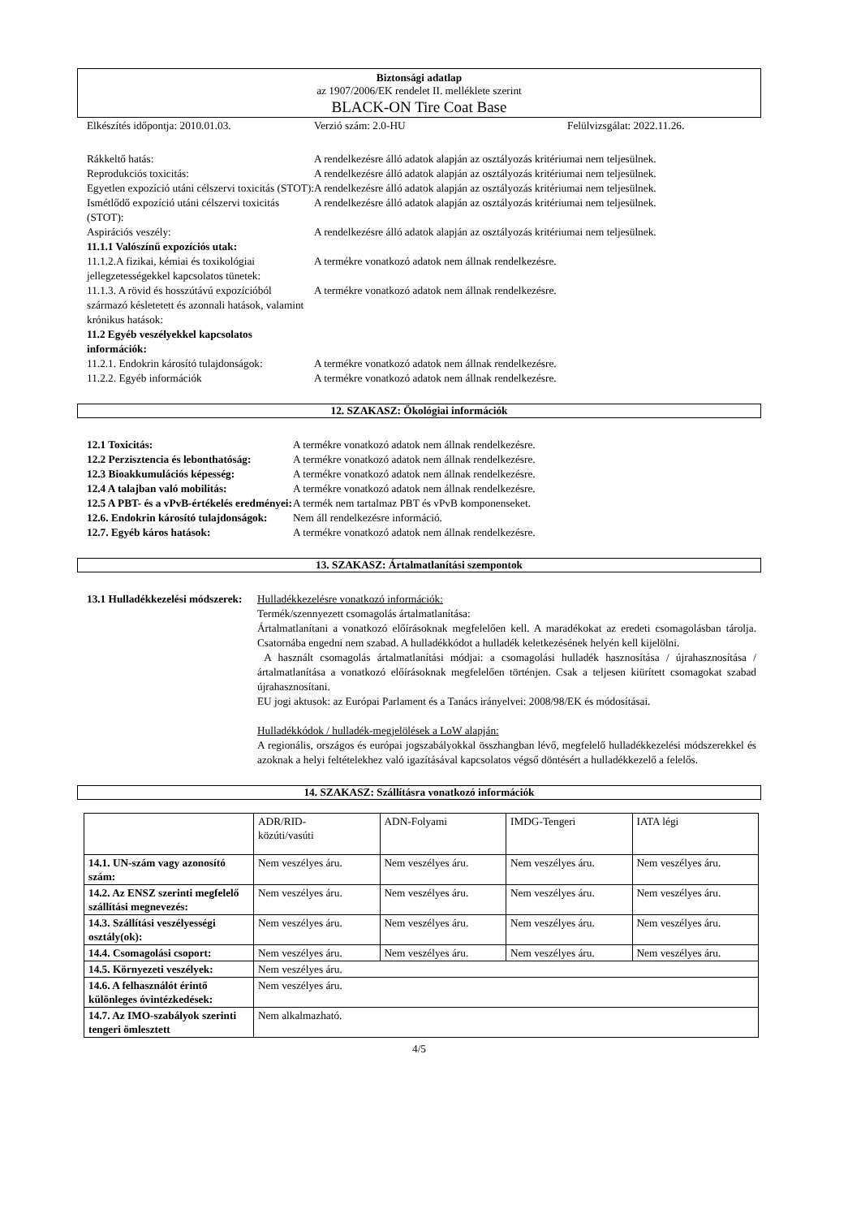Biztonsági adatlap
az 1907/2006/EK rendelet II. melléklete szerint
BLACK-ON Tire Coat Base
Elkészítés időpontja: 2010.01.03. Verzió szám: 2.0-HU Felülvizsgálat: 2022.11.26.
Rákkeltő hatás: A rendelkezésre álló adatok alapján az osztályozás kritériumai nem teljesülnek.
Reprodukciós toxicitás: A rendelkezésre álló adatok alapján az osztályozás kritériumai nem teljesülnek.
Egyetlen expozíció utáni célszervi toxicitás (STOT):
A rendelkezésre álló adatok alapján az osztályozás kritériumai nem teljesülnek.
Ismétlődő expozíció utáni célszervi toxicitás (STOT):
A rendelkezésre álló adatok alapján az osztályozás kritériumai nem teljesülnek.
Aspirációs veszély: A rendelkezésre álló adatok alapján az osztályozás kritériumai nem teljesülnek.
11.1.1 Valószínű expozíciós utak:
11.1.2.A fizikai, kémiai és toxikológiai jellegzetességekkel kapcsolatos tünetek:
A termékre vonatkozó adatok nem állnak rendelkezésre.
11.1.3. A rövid és hosszútávú expozícióból származó késletetett és azonnali hatások, valamint krónikus hatások:
A termékre vonatkozó adatok nem állnak rendelkezésre.
11.2 Egyéb veszélyekkel kapcsolatos információk:
11.2.1. Endokrin károsító tulajdonságok:
A termékre vonatkozó adatok nem állnak rendelkezésre.
11.2.2. Egyéb információk A termékre vonatkozó adatok nem állnak rendelkezésre.
12. SZAKASZ: Ökológiai információk
12.1 Toxicitás: A termékre vonatkozó adatok nem állnak rendelkezésre.
12.2 Perzisztencia és lebonthatóság:
A termékre vonatkozó adatok nem állnak rendelkezésre.
12.3 Bioakkumulációs képesség: A termékre vonatkozó adatok nem állnak rendelkezésre.
12.4 A talajban való mobilitás: A termékre vonatkozó adatok nem állnak rendelkezésre.
12.5 A PBT- és a vPvB-értékelés eredményei:
A termék nem tartalmaz PBT és vPvB komponenseket.
12.6. Endokrin károsító tulajdonságok:
Nem áll rendelkezésre információ.
12.7. Egyéb káros hatások: A termékre vonatkozó adatok nem állnak rendelkezésre.
13. SZAKASZ: Ártalmatlanítási szempontok
13.1 Hulladékkezelési módszerek:
Hulladékkezelésre vonatkozó információk:
Termék/szennyezett csomagolás ártalmatlanítása:
Ártalmatlanítani a vonatkozó előírásoknak megfelelően kell. A maradékokat az eredeti csomagolásban tárolja. Csatornába engedni nem szabad. A hulladékkódot a hulladék keletkezésének helyén kell kijelölni.
A használt csomagolás ártalmatlanítási módjai: a csomagolási hulladék hasznosítása / újrahasznosítása / ártalmatlanítása a vonatkozó előírásoknak megfelelően történjen. Csak a teljesen kiürített csomagokat szabad újrahasznosítani.
EU jogi aktusok: az Európai Parlament és a Tanács irányelvei: 2008/98/EK és módosításai.
Hulladékkódok / hulladék-megjelölések a LoW alapján:
A regionális, országos és európai jogszabályokkal összhangban lévő, megfelelő hulladékkezelési módszerekkel és azoknak a helyi feltételekhez való igazításával kapcsolatos végső döntésért a hulladékkezelő a felelős.
14. SZAKASZ: Szállításra vonatkozó információk
| | ADR/RID- közúti/vasúti | ADN-Folyami | IMDG-Tengeri | IATA légi |
| 14.1. UN-szám vagy azonosító szám: | Nem veszélyes áru. | Nem veszélyes áru. | Nem veszélyes áru. | Nem veszélyes áru. |
| 14.2. Az ENSZ szerinti megfelelő szállítási megnevezés: | Nem veszélyes áru. | Nem veszélyes áru. | Nem veszélyes áru. | Nem veszélyes áru. |
| 14.3. Szállítási veszélyességi osztály(ok): | Nem veszélyes áru. | Nem veszélyes áru. | Nem veszélyes áru. | Nem veszélyes áru. |
| 14.4. Csomagolási csoport: | Nem veszélyes áru. | Nem veszélyes áru. | Nem veszélyes áru. | Nem veszélyes áru. |
| 14.5. Környezeti veszélyek: | Nem veszélyes áru. | | | |
| 14.6. A felhasználót érintő különleges óvintézkedések: | Nem veszélyes áru. | | | |
| 14.7. Az IMO-szabályok szerinti tengeri ömlesztett | Nem alkalmazható. | | | |
4/5